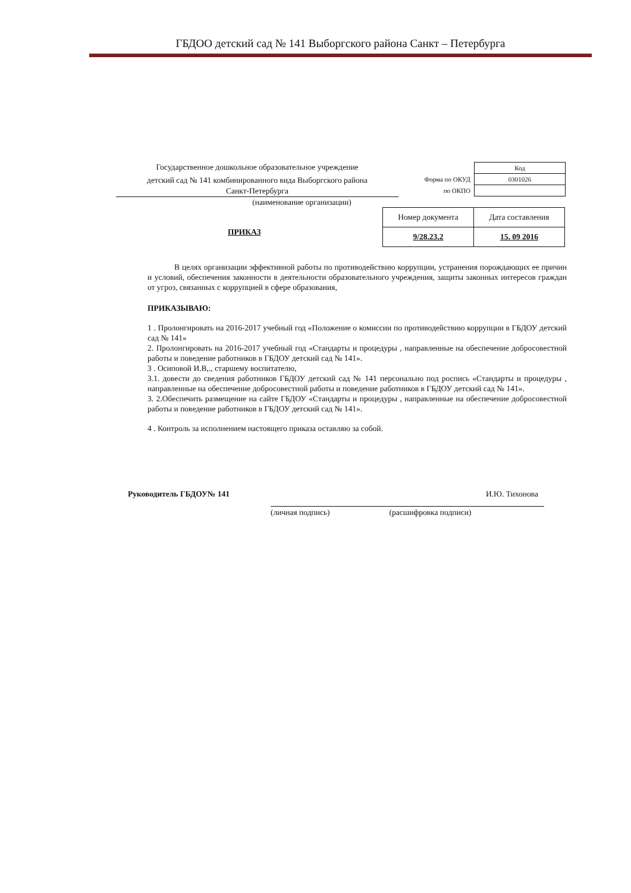ГБДОО детский сад № 141 Выборгского района Санкт – Петербурга
Государственное дошкольное образовательное учреждение
детский сад № 141 комбинированного вида Выборгского района
Санкт-Петербурга
(наименование организации)
| | Код |
| Форма по ОКУД | 0301026 |
| по ОКПО | |
| Номер документа | Дата составления |
| --- | --- |
| 9/28.23.2 | 15. 09 2016 |
ПРИКАЗ
В целях организации эффективной работы по противодействию коррупции, устранения порождающих ее причин и условий, обеспечения законности в деятельности образовательного учреждения, защиты законных интересов граждан от угроз, связанных с коррупцией в сфере образования,
ПРИКАЗЫВАЮ:
1 . Пролонгировать на 2016-2017 учебный год «Положение о комиссии по противодействию коррупции в ГБДОУ детский сад № 141»
2. Пролонгировать на 2016-2017 учебный год «Стандарты и процедуры , направленные на обеспечение добросовестной работы и поведение работников в ГБДОУ детский сад № 141».
3 . Осиповой И.В,., старшему воспитателю,
3.1. довести до сведения работников ГБДОУ детский сад № 141 персонально под роспись «Стандарты и процедуры , направленные на обеспечение добросовестной работы и поведение работников в ГБДОУ детский сад № 141».
3. 2.Обеспечить размещение на сайте ГБДОУ «Стандарты и процедуры , направленные на обеспечение добросовестной работы и поведение работников в ГБДОУ детский сад № 141».
4 . Контроль за исполнением настоящего приказа оставляю за собой.
Руководитель ГБДОУ№ 141 И.Ю. Тихонова
(личная подпись) (расшифровка подписи)